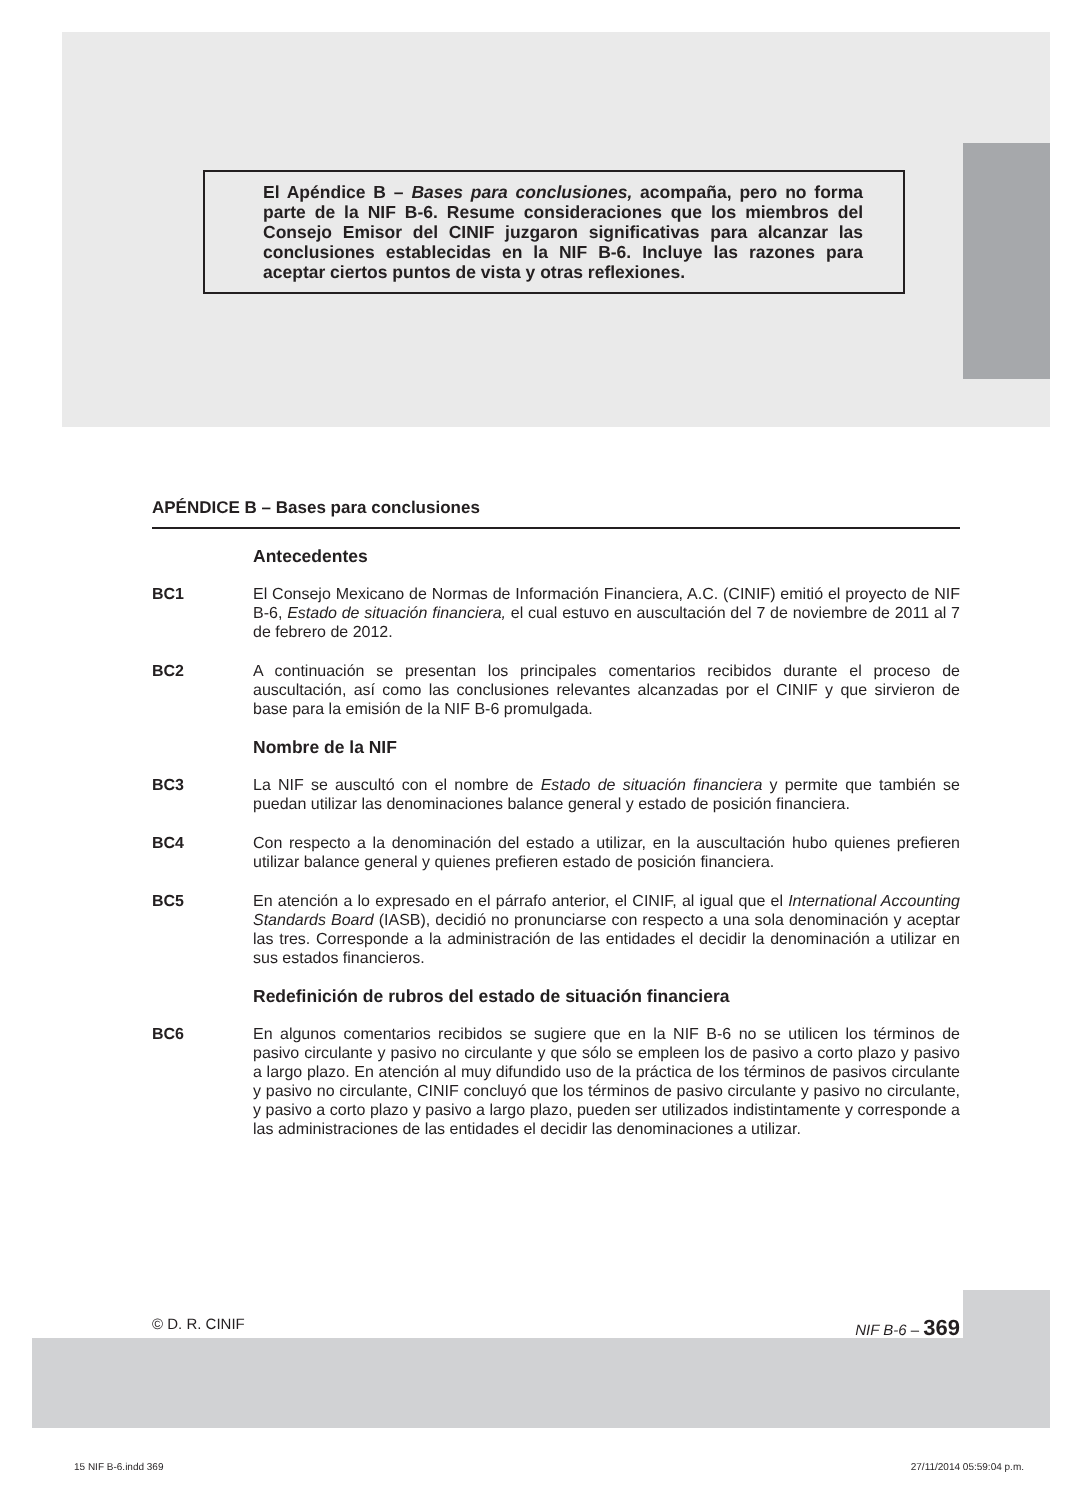El Apéndice B – Bases para conclusiones, acompaña, pero no forma parte de la NIF B-6. Resume consideraciones que los miembros del Consejo Emisor del CINIF juzgaron significativas para alcanzar las conclusiones establecidas en la NIF B-6. Incluye las razones para aceptar ciertos puntos de vista y otras reflexiones.
APÉNDICE B – Bases para conclusiones
Antecedentes
BC1 El Consejo Mexicano de Normas de Información Financiera, A.C. (CINIF) emitió el proyecto de NIF B-6, Estado de situación financiera, el cual estuvo en auscultación del 7 de noviembre de 2011 al 7 de febrero de 2012.
BC2 A continuación se presentan los principales comentarios recibidos durante el proceso de auscultación, así como las conclusiones relevantes alcanzadas por el CINIF y que sirvieron de base para la emisión de la NIF B-6 promulgada.
Nombre de la NIF
BC3 La NIF se auscultó con el nombre de Estado de situación financiera y permite que también se puedan utilizar las denominaciones balance general y estado de posición financiera.
BC4 Con respecto a la denominación del estado a utilizar, en la auscultación hubo quienes prefieren utilizar balance general y quienes prefieren estado de posición financiera.
BC5 En atención a lo expresado en el párrafo anterior, el CINIF, al igual que el International Accounting Standards Board (IASB), decidió no pronunciarse con respecto a una sola denominación y aceptar las tres. Corresponde a la administración de las entidades el decidir la denominación a utilizar en sus estados financieros.
Redefinición de rubros del estado de situación financiera
BC6 En algunos comentarios recibidos se sugiere que en la NIF B-6 no se utilicen los términos de pasivo circulante y pasivo no circulante y que sólo se empleen los de pasivo a corto plazo y pasivo a largo plazo. En atención al muy difundido uso de la práctica de los términos de pasivos circulante y pasivo no circulante, CINIF concluyó que los términos de pasivo circulante y pasivo no circulante, y pasivo a corto plazo y pasivo a largo plazo, pueden ser utilizados indistintamente y corresponde a las administraciones de las entidades el decidir las denominaciones a utilizar.
© D. R. CINIF NIF B-6 – 369
15 NIF B-6.indd 369 27/11/2014 05:59:04 p.m.